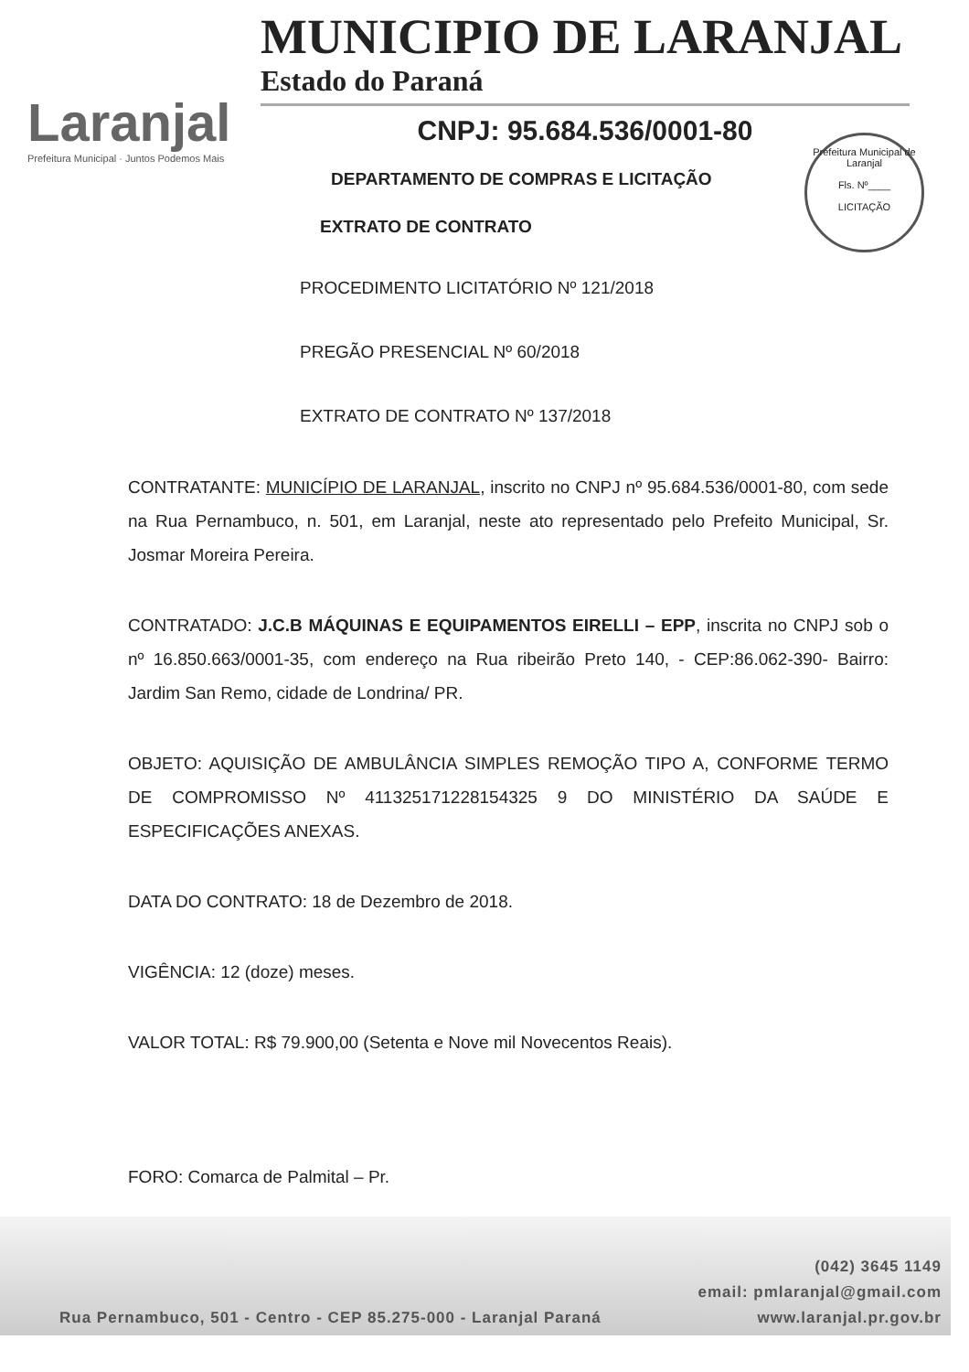Laranjal
Prefeitura Municipal · Juntos Podemos Mais
MUNICIPIO DE LARANJAL
Estado do Paraná
CNPJ: 95.684.536/0001-80
Prefeitura Municipal de Laranjal
Fls. Nº____
LICITAÇÃO
DEPARTAMENTO DE COMPRAS E LICITAÇÃO
EXTRATO DE CONTRATO
PROCEDIMENTO LICITATÓRIO Nº 121/2018
PREGÃO PRESENCIAL Nº 60/2018
EXTRATO DE CONTRATO Nº 137/2018
CONTRATANTE: MUNICÍPIO DE LARANJAL, inscrito no CNPJ nº 95.684.536/0001-80, com sede na Rua Pernambuco, n. 501, em Laranjal, neste ato representado pelo Prefeito Municipal, Sr. Josmar Moreira Pereira.
CONTRATADO: J.C.B MÁQUINAS E EQUIPAMENTOS EIRELLI – EPP, inscrita no CNPJ sob o nº 16.850.663/0001-35, com endereço na Rua ribeirão Preto 140, - CEP:86.062-390- Bairro: Jardim San Remo, cidade de Londrina/ PR.
OBJETO: AQUISIÇÃO DE AMBULÂNCIA SIMPLES REMOÇÃO TIPO A, CONFORME TERMO DE COMPROMISSO Nº 411325171228154325 9 DO MINISTÉRIO DA SAÚDE E ESPECIFICAÇÕES ANEXAS.
DATA DO CONTRATO: 18 de Dezembro de 2018.
VIGÊNCIA: 12 (doze) meses.
VALOR TOTAL: R$ 79.900,00 (Setenta e Nove mil Novecentos Reais).
FORO: Comarca de Palmital – Pr.
(042) 3645 1149
email: pmlaranjal@gmail.com
Rua Pernambuco, 501 - Centro - CEP 85.275-000 - Laranjal Paraná www.laranjal.pr.gov.br